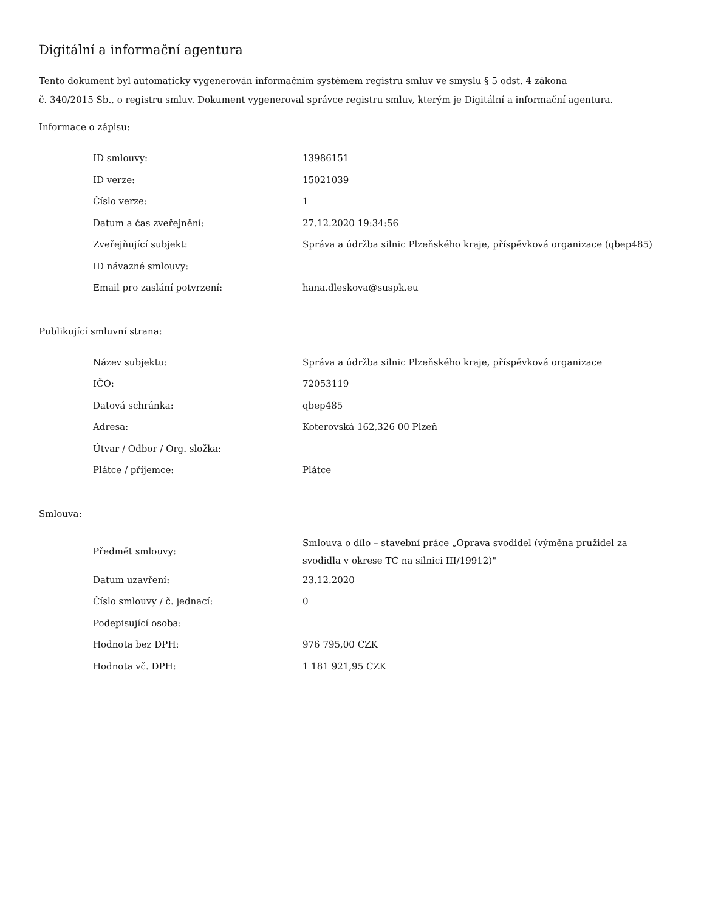Digitální a informační agentura
Tento dokument byl automaticky vygenerován informačním systémem registru smluv ve smyslu § 5 odst. 4 zákona
č. 340/2015 Sb., o registru smluv. Dokument vygeneroval správce registru smluv, kterým je Digitální a informační agentura.
Informace o zápisu:
| ID smlouvy: | 13986151 |
| ID verze: | 15021039 |
| Číslo verze: | 1 |
| Datum a čas zveřejnění: | 27.12.2020 19:34:56 |
| Zveřejňující subjekt: | Správa a údržba silnic Plzeňského kraje, příspěvková organizace (qbep485) |
| ID návazné smlouvy: | |
| Email pro zaslání potvrzení: | hana.dleskova@suspk.eu |
Publikující smluvní strana:
| Název subjektu: | Správa a údržba silnic Plzeňského kraje, příspěvková organizace |
| IČO: | 72053119 |
| Datová schránka: | qbep485 |
| Adresa: | Koterovská 162,326 00 Plzeň |
| Útvar / Odbor / Org. složka: | |
| Plátce / příjemce: | Plátce |
Smlouva:
| Předmět smlouvy: | Smlouva o dílo – stavební práce „Oprava svodidel (výměna pružidel za svodidla v okrese TC na silnici III/19912)" |
| Datum uzavření: | 23.12.2020 |
| Číslo smlouvy / č. jednací: | 0 |
| Podepisující osoba: | |
| Hodnota bez DPH: | 976 795,00 CZK |
| Hodnota vč. DPH: | 1 181 921,95 CZK |